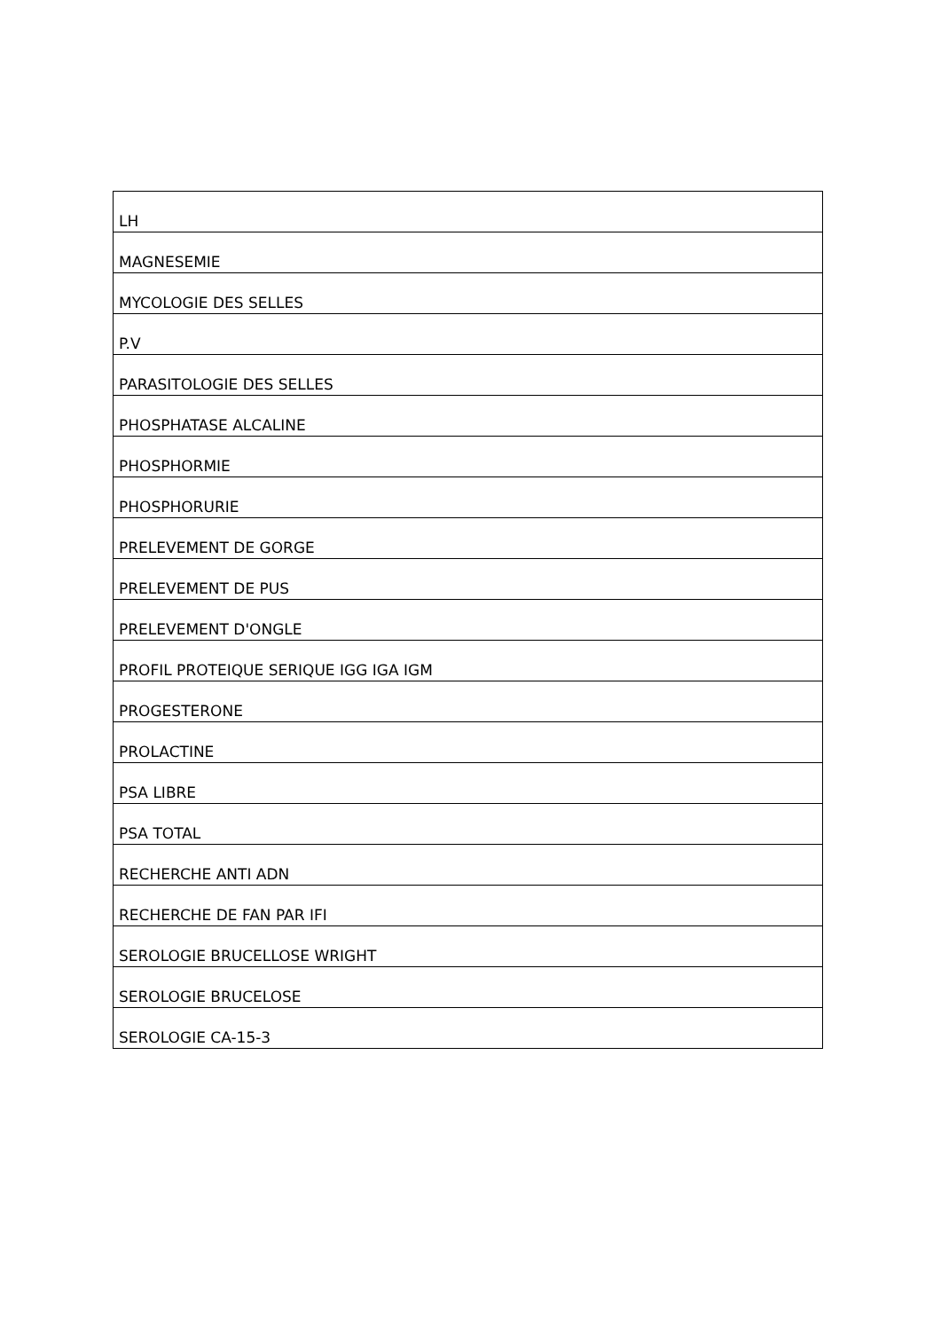| LH |
| MAGNESEMIE |
| MYCOLOGIE DES SELLES |
| P.V |
| PARASITOLOGIE DES SELLES |
| PHOSPHATASE ALCALINE |
| PHOSPHORMIE |
| PHOSPHORURIE |
| PRELEVEMENT DE GORGE |
| PRELEVEMENT DE PUS |
| PRELEVEMENT D'ONGLE |
| PROFIL PROTEIQUE SERIQUE IGG IGA IGM |
| PROGESTERONE |
| PROLACTINE |
| PSA LIBRE |
| PSA TOTAL |
| RECHERCHE ANTI ADN |
| RECHERCHE DE FAN PAR IFI |
| SEROLOGIE BRUCELLOSE WRIGHT |
| SEROLOGIE BRUCELOSE |
| SEROLOGIE CA-15-3 |